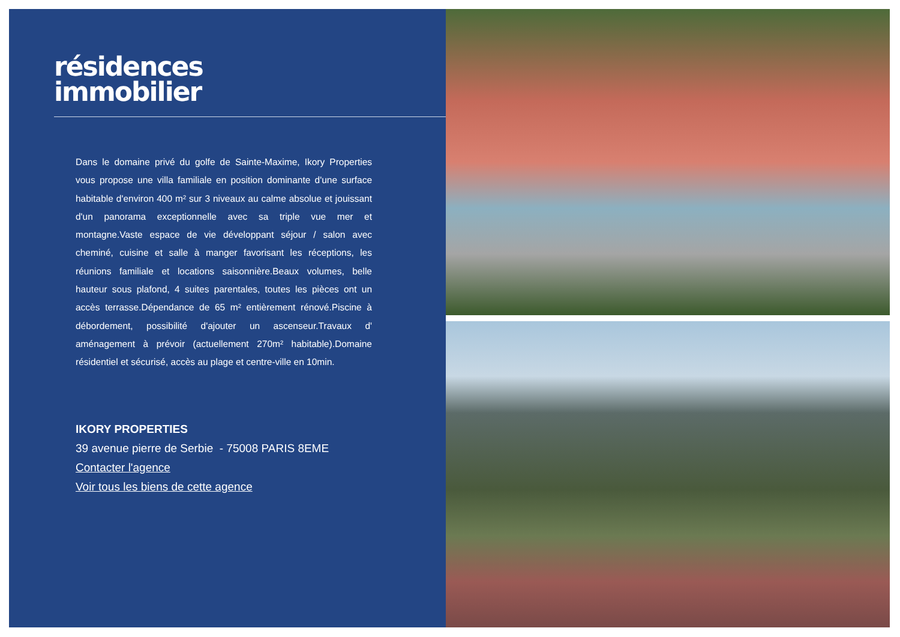résidences
immobilier
Dans le domaine privé du golfe de Sainte-Maxime, Ikory Properties vous propose une villa familiale en position dominante d'une surface habitable d'environ 400 m² sur 3 niveaux au calme absolue et jouissant d'un panorama exceptionnelle avec sa triple vue mer et montagne.Vaste espace de vie développant séjour / salon avec cheminé, cuisine et salle à manger favorisant les réceptions, les réunions familiale et locations saisonnière.Beaux volumes, belle hauteur sous plafond, 4 suites parentales, toutes les pièces ont un accès terrasse.Dépendance de 65 m² entièrement rénové.Piscine à débordement, possibilité d'ajouter un ascenseur.Travaux d' aménagement à prévoir (actuellement 270m² habitable).Domaine résidentiel et sécurisé, accès au plage et centre-ville en 10min.
IKORY PROPERTIES
39 avenue pierre de Serbie - 75008 PARIS 8EME
Contacter l'agence
Voir tous les biens de cette agence